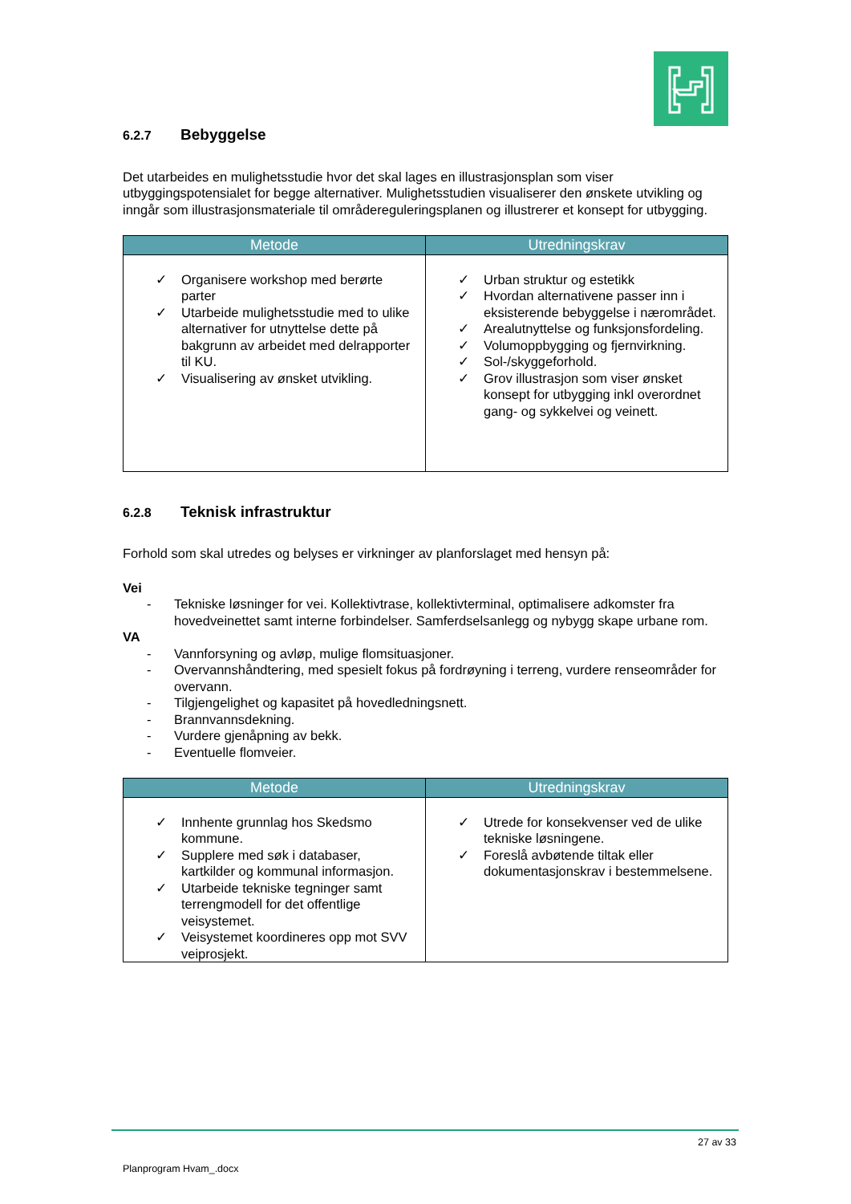6.2.7 Bebyggelse
Det utarbeides en mulighetsstudie hvor det skal lages en illustrasjonsplan som viser utbyggingspotensialet for begge alternativer. Mulighetsstudien visualiserer den ønskete utvikling og inngår som illustrasjonsmateriale til områdereguleringsplanen og illustrerer et konsept for utbygging.
| Metode | Utredningskrav |
| --- | --- |
| ✓ Organisere workshop med berørte parter ✓ Utarbeide mulighetsstudie med to ulike alternativer for utnyttelse dette på bakgrunn av arbeidet med delrapporter til KU. ✓ Visualisering av ønsket utvikling. | ✓ Urban struktur og estetikk ✓ Hvordan alternativene passer inn i eksisterende bebyggelse i nærområdet. ✓ Arealutnyttelse og funksjonsfordeling. ✓ Volumoppbygging og fjernvirkning. ✓ Sol-/skyggeforhold. ✓ Grov illustrasjon som viser ønsket konsept for utbygging inkl overordnet gang- og sykkelvei og veinett. |
6.2.8 Teknisk infrastruktur
Forhold som skal utredes og belyses er virkninger av planforslaget med hensyn på:
Vei
- Tekniske løsninger for vei. Kollektivtrase, kollektivterminal, optimalisere adkomster fra hovedveinettet samt interne forbindelser. Samferdselsanlegg og nybygg skape urbane rom.
VA
- Vannforsyning og avløp, mulige flomsituasjoner.
- Overvannshåndtering, med spesielt fokus på fordrøyning i terreng, vurdere renseområder for overvann.
- Tilgjengelighet og kapasitet på hovedledningsnett.
- Brannvannsdekning.
- Vurdere gjenåpning av bekk.
- Eventuelle flomveier.
| Metode | Utredningskrav |
| --- | --- |
| ✓ Innhente grunnlag hos Skedsmo kommune. ✓ Supplere med søk i databaser, kartkilder og kommunal informasjon. ✓ Utarbeide tekniske tegninger samt terrengmodell for det offentlige veisystemet. ✓ Veisystemet koordineres opp mot SVV veiprosjekt. | ✓ Utrede for konsekvenser ved de ulike tekniske løsningene. ✓ Foreslå avbøtende tiltak eller dokumentasjonskrav i bestemmelsene. |
27 av 33
Planprogram Hvam_.docx